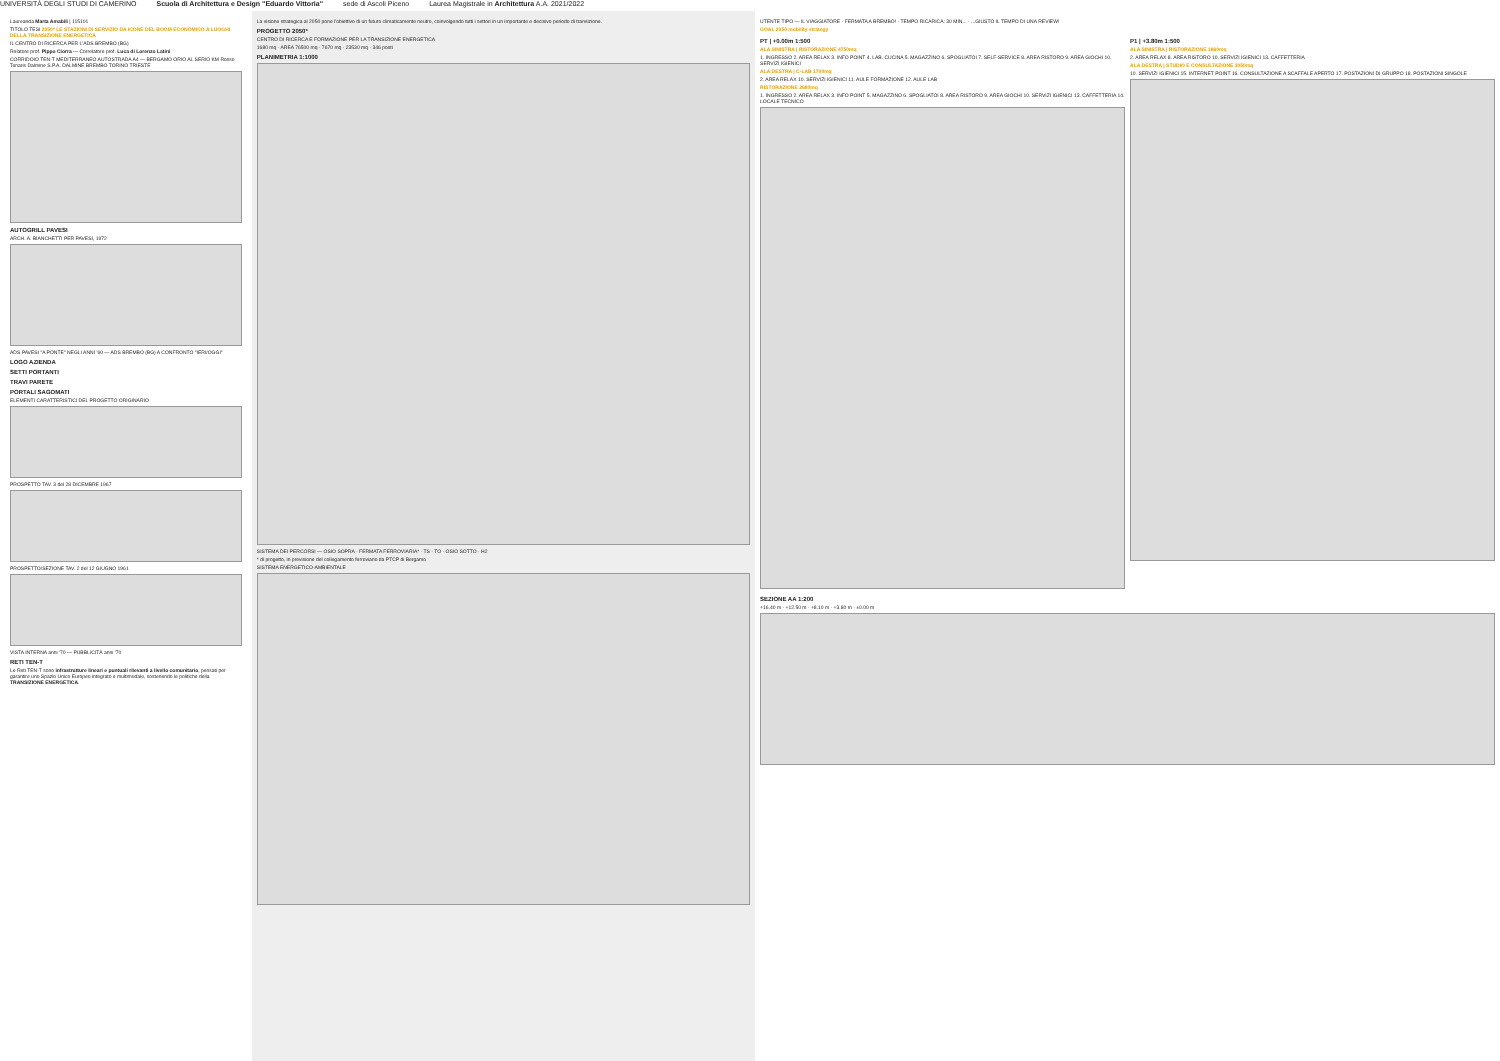UNIVERSITÀ DEGLI STUDI DI CAMERINO Scuola di Architettura e Design "Eduardo Vittoria" sede di Ascoli Piceno Laurea Magistrale in Architettura A.A. 2021/2022
Laureanda Marta Amabili | 115101
TITOLO TESI 2050* LE STAZIONI DI SERVIZIO DA ICONE DEL BOOM ECONOMICO A LUOGHI DELLA TRANSIZIONE ENERGETICA
IL CENTRO DI RICERCA PER L'ADS BREMBO (BG)
Relatore prof. Pippo Ciorra — Correlatore prof. Luca di Lorenzo Latini
CORRIDOIO TEN-T MEDITERRANEO AUTOSTRADA A4 — BERGAMO ORIO AL SERIO KM Rosso Tenaris Dalmine S.P.A. DALMINE BREMBO TORINO TRIESTE
AUTOGRILL PAVESI
ARCH. A. BIANCHETTI PER PAVESI, 1972
ADS PAVESI "A PONTE" NEGLI ANNI '60 — ADS BREMBO (BG) A CONFRONTO "IERI/OGGI"
LOGO AZIENDA
SETTI PORTANTI
TRAVI PARETE
PORTALI SAGOMATI
ELEMENTI CARATTERISTICI DEL PROGETTO ORIGINARIO
PROSPETTO TAV. 3 del 28 DICEMBRE 1967
PROSPETTO/SEZIONE TAV. 2 del 12 GIUGNO 1961
VISTA INTERNA anni '70 — PUBBLICITÀ anni '70
RETI TEN-T
Le Reti TEN-T sono infrastrutture lineari e puntuali rilevanti a livello comunitario, pensati per garantire uno Spazio Unico Europeo integrato e multimodale, sostenendo le politiche della TRANSIZIONE ENERGETICA.
La visione strategica al 2050 pone l'obiettivo di un futuro climaticamente neutro, coinvolgendo tutti i settori in un importante e decisivo periodo di transizione.
PROGETTO 2050*
CENTRO DI RICERCA E FORMAZIONE PER LA TRANSIZIONE ENERGETICA
1680 mq · AREA 76500 mq · 7670 mq · 23530 mq · 346 posti
PLANIMETRIA 1:1000
SISTEMA DEI PERCORSI — OSIO SOPRA · FERMATA FERROVIARIA* · TS · TO · OSIO SOTTO · H2
* di progetto, in previsione del collegamento ferroviario da PTCP di Bergamo
SISTEMA ENERGETICO-AMBIENTALE
UTENTE TIPO — IL VIAGGIATORE · FERMATA A BREMBO! · TEMPO RICARICA: 30 MIN... · ...GIUSTO IL TEMPO DI UNA REVIEW!
GOAL 2050 mobility strategy
PT | +0.00m 1:500
ALA SINISTRA | RISTORAZIONE 4750mq
1. INGRESSO 2. AREA RELAX 3. INFO POINT 4. LAB. CUCINA 5. MAGAZZINO 6. SPOGLIATOI 7. SELF-SERVICE 8. AREA RISTORO 9. AREA GIOCHI 10. SERVIZI IGIENICI
ALA DESTRA | C-LAB 1700mq
2. AREA RELAX 10. SERVIZI IGIENICI 11. AULE FORMAZIONE 12. AULE LAB
RISTORAZIONE 2680mq
1. INGRESSO 2. AREA RELAX 3. INFO POINT 5. MAGAZZINO 6. SPOGLIATOI 8. AREA RISTORO 9. AREA GIOCHI 10. SERVIZI IGIENICI 13. CAFFETTERIA 14. LOCALE TECNICO
P1 | +3.80m 1:500
ALA SINISTRA | RISTORAZIONE 1860mq
2. AREA RELAX 8. AREA RISTORO 10. SERVIZI IGIENICI 13. CAFFETTERIA
ALA DESTRA | STUDIO E CONSULTAZIONE 3050mq
10. SERVIZI IGIENICI 15. INTERNET POINT 16. CONSULTAZIONE A SCAFFALE APERTO 17. POSTAZIONI DI GRUPPO 18. POSTAZIONI SINGOLE
SEZIONE AA 1:200
+16.40 m · +12.50 m · +8.10 m · +3.80 m · ±0.00 m